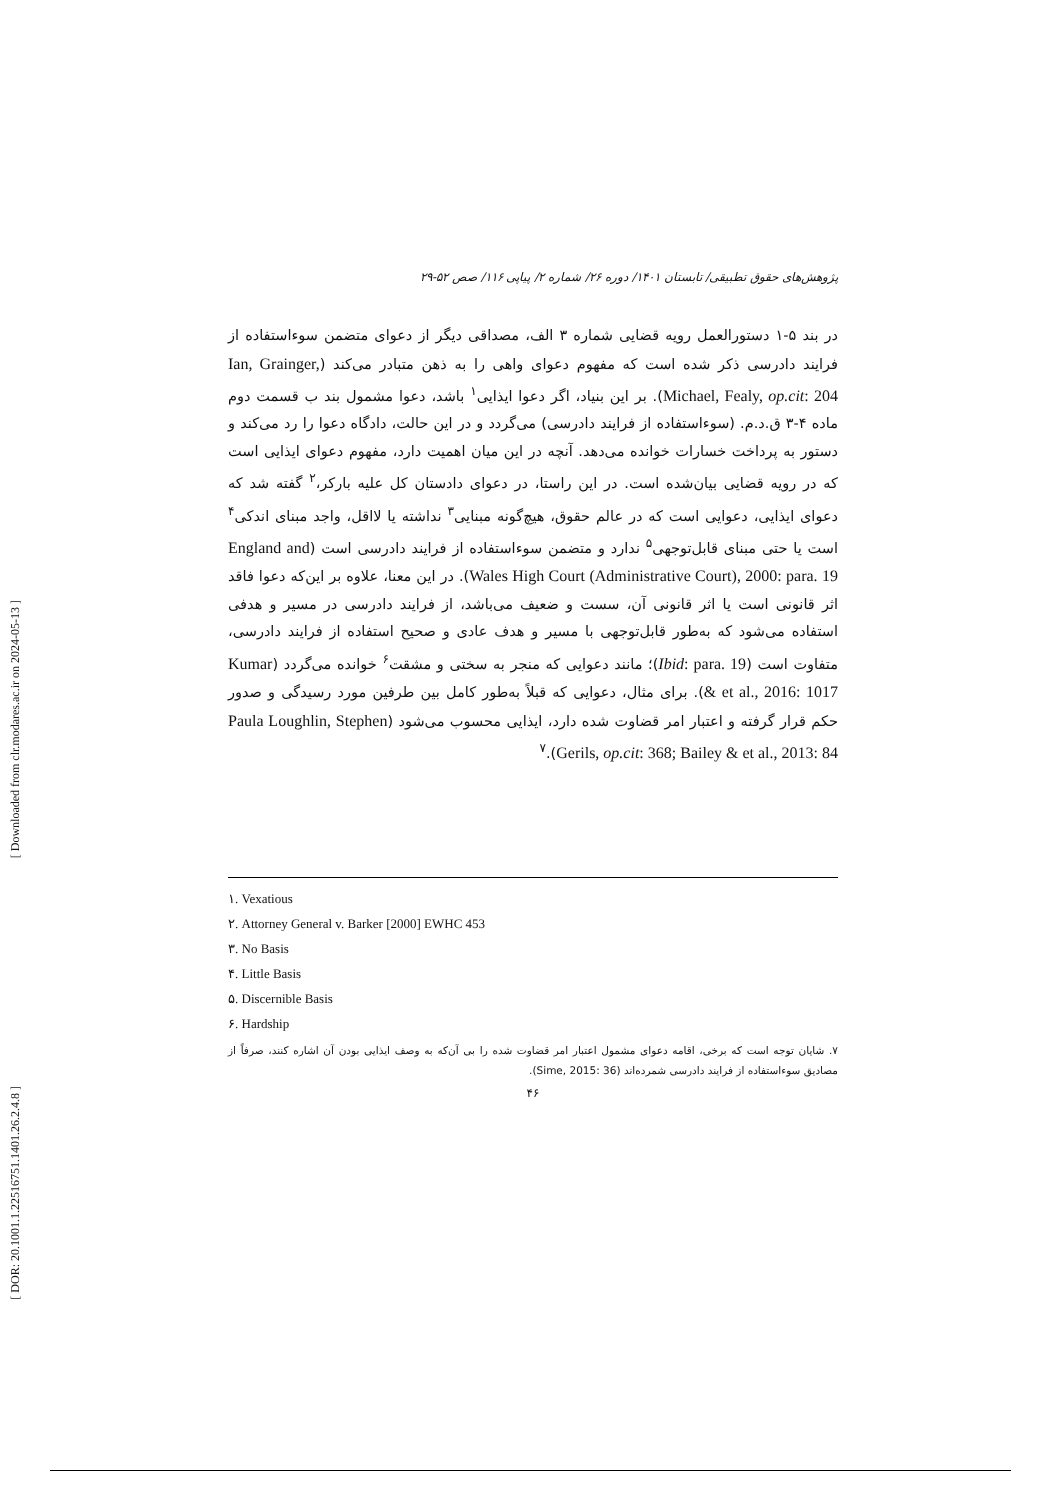[ Downloaded from clr.modares.ac.ir on 2024-05-13 ]
[ DOR: 20.1001.1.22516751.1401.26.2.4.8 ]
پژوهش‌های حقوق تطبیقی/ تابستان ۱۴۰۱/ دوره ۲۶/ شماره ۲/ پیاپی ۱۱۶/ صص ۵۲-۲۹
در بند ۵-۱ دستورالعمل رویه قضایی شماره ۳ الف، مصداقی دیگر از دعوای متضمن سوءاستفاده از فرایند دادرسی ذکر شده است که مفهوم دعوای واهی را به ذهن متبادر می‌کند (Ian, Grainger, Michael, Fealy, op.cit: 204). بر این بنیاد، اگر دعوا ایذایی<sup>۱</sup> باشد، دعوا مشمول بند ب قسمت دوم ماده ۴-۳ ق.د.م. (سوءاستفاده از فرایند دادرسی) می‌گردد و در این حالت، دادگاه دعوا را رد می‌کند و دستور به پرداخت خسارات خوانده می‌دهد. آنچه در این میان اهمیت دارد، مفهوم دعوای ایذایی است که در رویه قضایی بیان‌شده است. در این راستا، در دعوای دادستان کل علیه بارکر،<sup>۲</sup> گفته شد که دعوای ایذایی، دعوایی است که در عالم حقوق، هیچ‌گونه مبنایی<sup>۳</sup> نداشته یا لااقل، واجد مبنای اندکی<sup>۴</sup> است یا حتی مبنای قابل‌توجهی<sup>۵</sup> ندارد و متضمن سوءاستفاده از فرایند دادرسی است (England and Wales High Court (Administrative Court), 2000: para. 19). در این معنا، علاوه بر این‌که دعوا فاقد اثر قانونی است یا اثر قانونی آن، سست و ضعیف می‌باشد، از فرایند دادرسی در مسیر و هدفی استفاده می‌شود که به‌طور قابل‌توجهی با مسیر و هدف عادی و صحیح استفاده از فرایند دادرسی، متفاوت است (Ibid: para. 19)؛ مانند دعوایی که منجر به سختی و مشقت<sup>۶</sup> خوانده می‌گردد (Kumar & et al., 2016: 1017). برای مثال، دعوایی که قبلاً به‌طور کامل بین طرفین مورد رسیدگی و صدور حکم قرار گرفته و اعتبار امر قضاوت شده دارد، ایذایی محسوب می‌شود (Paula Loughlin, Stephen Gerils, op.cit: 368; Bailey & et al., 2013: 84).<sup>۷</sup>
۱. Vexatious
۲. Attorney General v. Barker [2000] EWHC 453
۳. No Basis
۴. Little Basis
۵. Discernible Basis
۶. Hardship
۷. شایان توجه است که برخی، اقامه دعوای مشمول اعتبار امر قضاوت شده را بی آن‌که به وصف ایذایی بودن آن اشاره کنند، صرفاً از مصادیق سوءاستفاده از فرایند دادرسی شمرده‌اند (Sime, 2015: 36).
۴۶